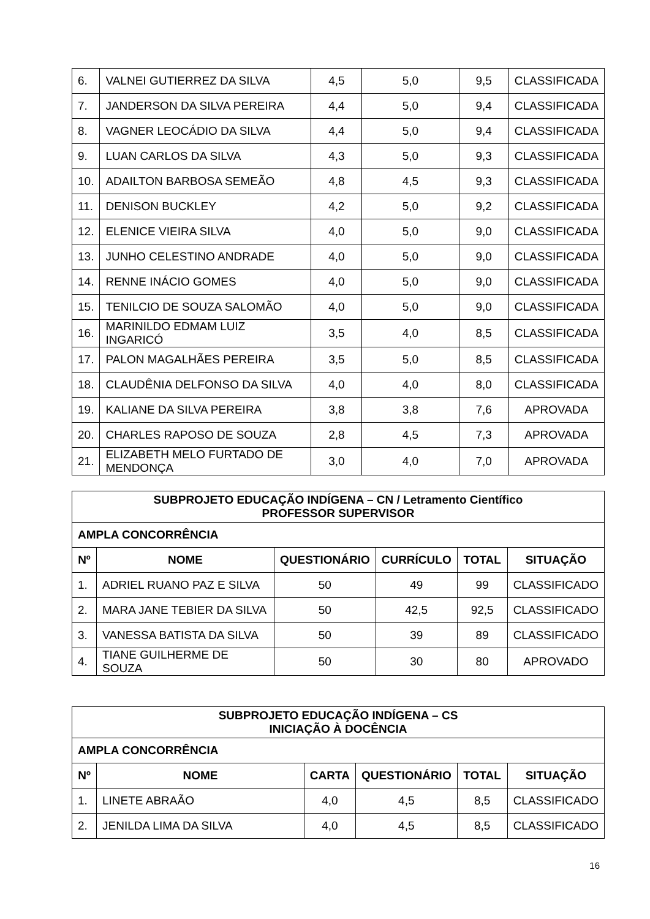| 6. | VALNEI GUTIERREZ DA SILVA | 4,5 | 5,0 | 9,5 | CLASSIFICADA |
| 7. | JANDERSON DA SILVA PEREIRA | 4,4 | 5,0 | 9,4 | CLASSIFICADA |
| 8. | VAGNER LEOCÁDIO DA SILVA | 4,4 | 5,0 | 9,4 | CLASSIFICADA |
| 9. | LUAN CARLOS DA SILVA | 4,3 | 5,0 | 9,3 | CLASSIFICADA |
| 10. | ADAILTON BARBOSA SEMEÃO | 4,8 | 4,5 | 9,3 | CLASSIFICADA |
| 11. | DENISON BUCKLEY | 4,2 | 5,0 | 9,2 | CLASSIFICADA |
| 12. | ELENICE VIEIRA SILVA | 4,0 | 5,0 | 9,0 | CLASSIFICADA |
| 13. | JUNHO CELESTINO ANDRADE | 4,0 | 5,0 | 9,0 | CLASSIFICADA |
| 14. | RENNE INÁCIO GOMES | 4,0 | 5,0 | 9,0 | CLASSIFICADA |
| 15. | TENILCIO DE SOUZA SALOMÃO | 4,0 | 5,0 | 9,0 | CLASSIFICADA |
| 16. | MARINILDO EDMAM LUIZ INGARICÓ | 3,5 | 4,0 | 8,5 | CLASSIFICADA |
| 17. | PALON MAGALHÃES PEREIRA | 3,5 | 5,0 | 8,5 | CLASSIFICADA |
| 18. | CLAUDÊNIA DELFONSO DA SILVA | 4,0 | 4,0 | 8,0 | CLASSIFICADA |
| 19. | KALIANE DA SILVA PEREIRA | 3,8 | 3,8 | 7,6 | APROVADA |
| 20. | CHARLES RAPOSO DE SOUZA | 2,8 | 4,5 | 7,3 | APROVADA |
| 21. | ELIZABETH MELO FURTADO DE MENDONÇA | 3,0 | 4,0 | 7,0 | APROVADA |
| SUBPROJETO EDUCAÇÃO INDÍGENA – CN / Letramento Científico PROFESSOR SUPERVISOR | | | | | |
| --- | --- | --- | --- | --- | --- |
| AMPLA CONCORRÊNCIA | | | | | |
| Nº | NOME | QUESTIONÁRIO | CURRÍCULO | TOTAL | SITUAÇÃO |
| 1. | ADRIEL RUANO PAZ E SILVA | 50 | 49 | 99 | CLASSIFICADO |
| 2. | MARA JANE TEBIER DA SILVA | 50 | 42,5 | 92,5 | CLASSIFICADO |
| 3. | VANESSA BATISTA DA SILVA | 50 | 39 | 89 | CLASSIFICADO |
| 4. | TIANE GUILHERME DE SOUZA | 50 | 30 | 80 | APROVADO |
| SUBPROJETO EDUCAÇÃO INDÍGENA – CS INICIAÇÃO À DOCÊNCIA | | | | | |
| --- | --- | --- | --- | --- | --- |
| AMPLA CONCORRÊNCIA | | | | | |
| Nº | NOME | CARTA | QUESTIONÁRIO | TOTAL | SITUAÇÃO |
| 1. | LINETE ABRAÃO | 4,0 | 4,5 | 8,5 | CLASSIFICADO |
| 2. | JENILDA LIMA DA SILVA | 4,0 | 4,5 | 8,5 | CLASSIFICADO |
16